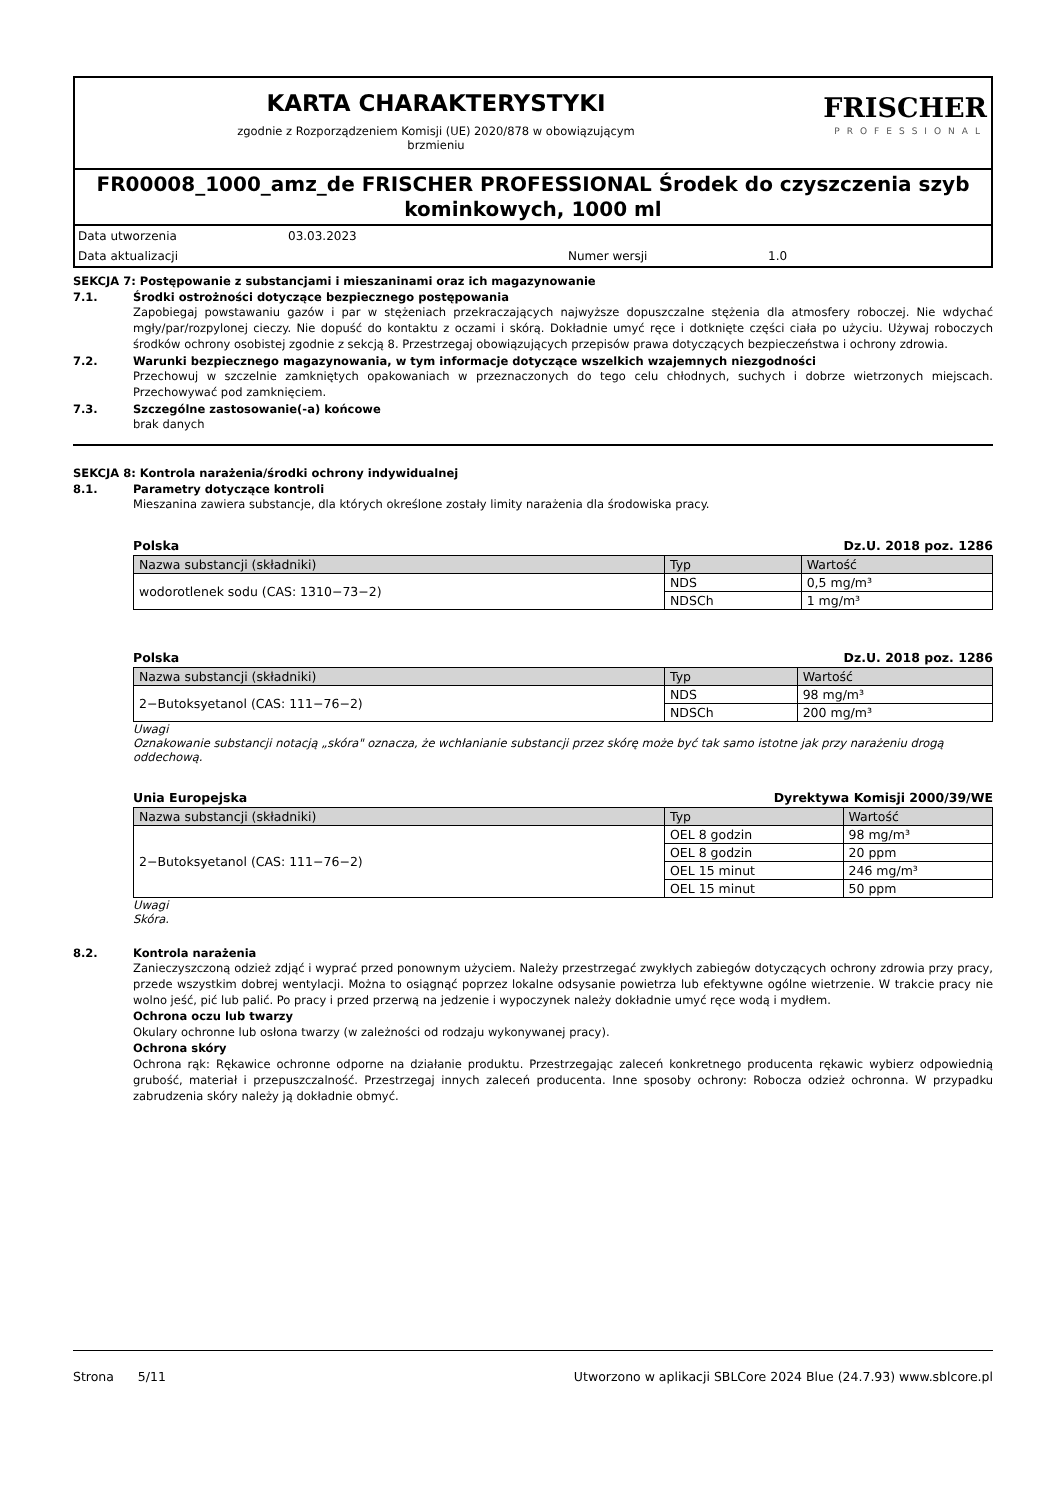KARTA CHARAKTERYSTYKI
zgodnie z Rozporządzeniem Komisji (UE) 2020/878 w obowiązującym
brzmieniu
FRISCHER
PROFESSIONAL
FR00008_1000_amz_de FRISCHER PROFESSIONAL Środek do czyszczenia szyb kominkowych, 1000 ml
Data utworzenia 03.03.2023
Data aktualizacji Numer wersji 1.0
SEKCJA 7: Postępowanie z substancjami i mieszaninami oraz ich magazynowanie
7.1. Środki ostrożności dotyczące bezpiecznego postępowania
Zapobiegaj powstawaniu gazów i par w stężeniach przekraczających najwyższe dopuszczalne stężenia dla atmosfery roboczej. Nie wdychać mgły/par/rozpylonej cieczy. Nie dopuść do kontaktu z oczami i skórą. Dokładnie umyć ręce i dotknięte części ciała po użyciu. Używaj roboczych środków ochrony osobistej zgodnie z sekcją 8. Przestrzegaj obowiązujących przepisów prawa dotyczących bezpieczeństwa i ochrony zdrowia.
7.2. Warunki bezpiecznego magazynowania, w tym informacje dotyczące wszelkich wzajemnych niezgodności
Przechowuj w szczelnie zamkniętych opakowaniach w przeznaczonych do tego celu chłodnych, suchych i dobrze wietrzonych miejscach. Przechowywać pod zamknięciem.
7.3. Szczególne zastosowanie(-a) końcowe
brak danych
SEKCJA 8: Kontrola narażenia/środki ochrony indywidualnej
8.1. Parametry dotyczące kontroli
Mieszanina zawiera substancje, dla których określone zostały limity narażenia dla środowiska pracy.
Polska Dz.U. 2018 poz. 1286
| Nazwa substancji (składniki) | Typ | Wartość |
| --- | --- | --- |
| wodorotlenek sodu (CAS: 1310−73−2) | NDS | 0,5 mg/m³ |
| | NDSCh | 1 mg/m³ |
Polska Dz.U. 2018 poz. 1286
| Nazwa substancji (składniki) | Typ | Wartość |
| --- | --- | --- |
| 2−Butoksyetanol (CAS: 111−76−2) | NDS | 98 mg/m³ |
| | NDSCh | 200 mg/m³ |
Uwagi
Oznakowanie substancji notacją „skóra" oznacza, że wchłanianie substancji przez skórę może być tak samo istotne jak przy narażeniu drogą oddechową.
Unia Europejska Dyrektywa Komisji 2000/39/WE
| Nazwa substancji (składniki) | Typ | Wartość |
| --- | --- | --- |
| 2−Butoksyetanol (CAS: 111−76−2) | OEL 8 godzin | 98 mg/m³ |
| | OEL 8 godzin | 20 ppm |
| | OEL 15 minut | 246 mg/m³ |
| | OEL 15 minut | 50 ppm |
Uwagi
Skóra.
8.2. Kontrola narażenia
Zanieczyszczoną odzież zdjąć i wyprać przed ponownym użyciem. Należy przestrzegać zwykłych zabiegów dotyczących ochrony zdrowia przy pracy, przede wszystkim dobrej wentylacji. Można to osiągnąć poprzez lokalne odsysanie powietrza lub efektywne ogólne wietrzenie. W trakcie pracy nie wolno jeść, pić lub palić. Po pracy i przed przerwą na jedzenie i wypoczynek należy dokładnie umyć ręce wodą i mydłem.
Ochrona oczu lub twarzy
Okulary ochronne lub osłona twarzy (w zależności od rodzaju wykonywanej pracy).
Ochrona skóry
Ochrona rąk: Rękawice ochronne odporne na działanie produktu. Przestrzegając zaleceń konkretnego producenta rękawic wybierz odpowiednią grubość, materiał i przepuszczalność. Przestrzegaj innych zaleceń producenta. Inne sposoby ochrony: Robocza odzież ochronna. W przypadku zabrudzenia skóry należy ją dokładnie obmyć.
Strona 5/11 Utworzono w aplikacji SBLCore 2024 Blue (24.7.93) www.sblcore.pl